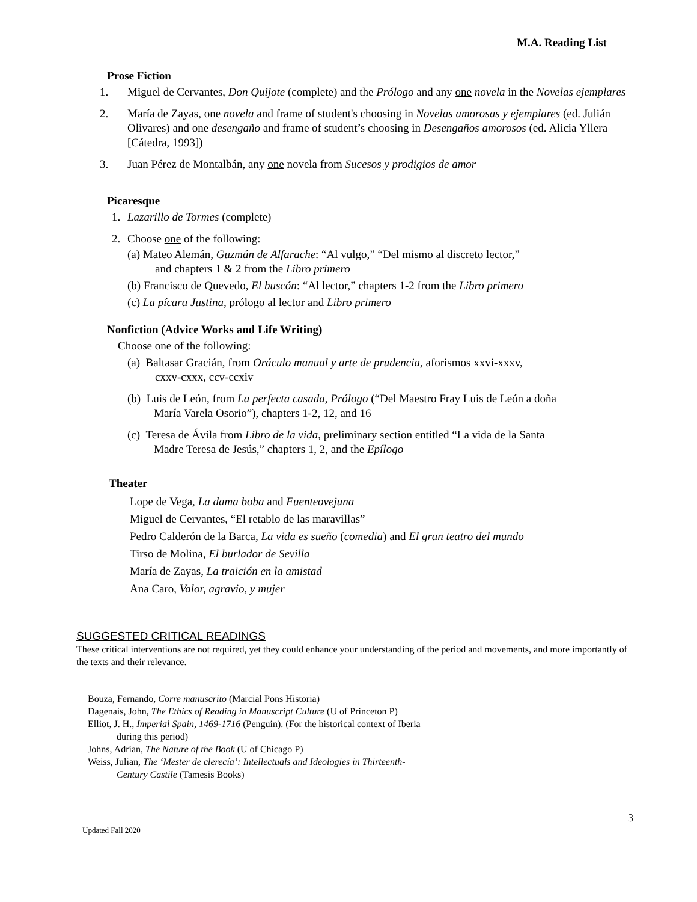M.A. Reading List
Prose Fiction
1. Miguel de Cervantes, Don Quijote (complete) and the Prólogo and any one novela in the Novelas ejemplares
2. María de Zayas, one novela and frame of student's choosing in Novelas amorosas y ejemplares (ed. Julián Olivares) and one desengaño and frame of student’s choosing in Desengaños amorosos (ed. Alicia Yllera [Cátedra, 1993])
3. Juan Pérez de Montalbán, any one novela from Sucesos y prodigios de amor
Picaresque
1. Lazarillo de Tormes (complete)
2. Choose one of the following:
(a) Mateo Alemán, Guzmán de Alfarache: “Al vulgo,” “Del mismo al discreto lector,”
and chapters 1 & 2 from the Libro primero
(b) Francisco de Quevedo, El buscón: “Al lector,” chapters 1-2 from the Libro primero
(c) La pícara Justina, prólogo al lector and Libro primero
Nonfiction (Advice Works and Life Writing)
Choose one of the following:
(a) Baltasar Gracián, from Oráculo manual y arte de prudencia, aforismos xxvi-xxxv,
cxxv-cxxx, ccv-ccxiv
(b) Luis de León, from La perfecta casada, Prólogo (“Del Maestro Fray Luis de León a doña
María Varela Osorio”), chapters 1-2, 12, and 16
(c) Teresa de Ávila from Libro de la vida, preliminary section entitled “La vida de la Santa
Madre Teresa de Jesús,” chapters 1, 2, and the Epílogo
Theater
Lope de Vega, La dama boba and Fuenteovejuna
Miguel de Cervantes, “El retablo de las maravillas”
Pedro Calderón de la Barca, La vida es sueño (comedia) and El gran teatro del mundo
Tirso de Molina, El burlador de Sevilla
María de Zayas, La traición en la amistad
Ana Caro, Valor, agravio, y mujer
SUGGESTED CRITICAL READINGS
These critical interventions are not required, yet they could enhance your understanding of the period and movements, and more importantly of the texts and their relevance.
Bouza, Fernando, Corre manuscrito (Marcial Pons Historia)
Dagenais, John, The Ethics of Reading in Manuscript Culture (U of Princeton P)
Elliot, J. H., Imperial Spain, 1469-1716 (Penguin). (For the historical context of Iberia
during this period)
Johns, Adrian, The Nature of the Book (U of Chicago P)
Weiss, Julian, The ‘Mester de clerecía’: Intellectuals and Ideologies in Thirteenth-
Century Castile (Tamesis Books)
3
Updated Fall 2020